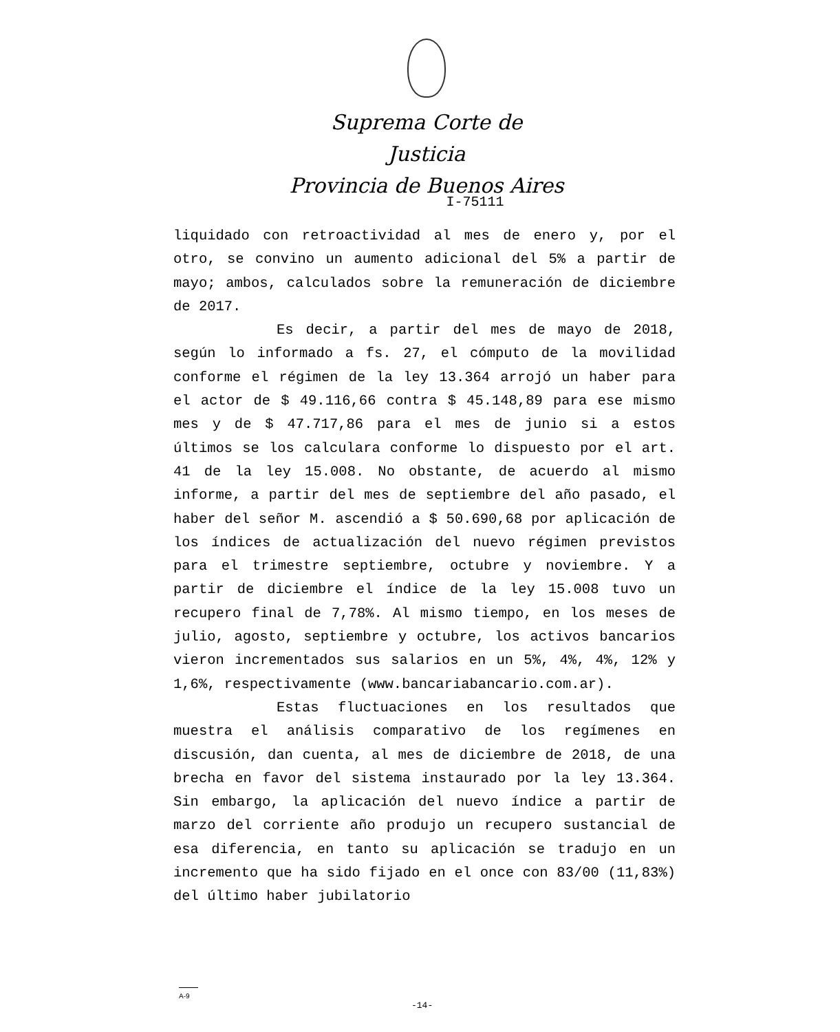Suprema Corte de Justicia
Provincia de Buenos Aires
I-75111
liquidado con retroactividad al mes de enero y, por el otro, se convino un aumento adicional del 5% a partir de mayo; ambos, calculados sobre la remuneración de diciembre de 2017.
Es decir, a partir del mes de mayo de 2018, según lo informado a fs. 27, el cómputo de la movilidad conforme el régimen de la ley 13.364 arrojó un haber para el actor de $ 49.116,66 contra $ 45.148,89 para ese mismo mes y de $ 47.717,86 para el mes de junio si a estos últimos se los calculara conforme lo dispuesto por el art. 41 de la ley 15.008. No obstante, de acuerdo al mismo informe, a partir del mes de septiembre del año pasado, el haber del señor M. ascendió a $ 50.690,68 por aplicación de los índices de actualización del nuevo régimen previstos para el trimestre septiembre, octubre y noviembre. Y a partir de diciembre el índice de la ley 15.008 tuvo un recupero final de 7,78%. Al mismo tiempo, en los meses de julio, agosto, septiembre y octubre, los activos bancarios vieron incrementados sus salarios en un 5%, 4%, 4%, 12% y 1,6%, respectivamente (www.bancariabancario.com.ar).
Estas fluctuaciones en los resultados que muestra el análisis comparativo de los regímenes en discusión, dan cuenta, al mes de diciembre de 2018, de una brecha en favor del sistema instaurado por la ley 13.364. Sin embargo, la aplicación del nuevo índice a partir de marzo del corriente año produjo un recupero sustancial de esa diferencia, en tanto su aplicación se tradujo en un incremento que ha sido fijado en el once con 83/00 (11,83%) del último haber jubilatorio
A-9
-14-